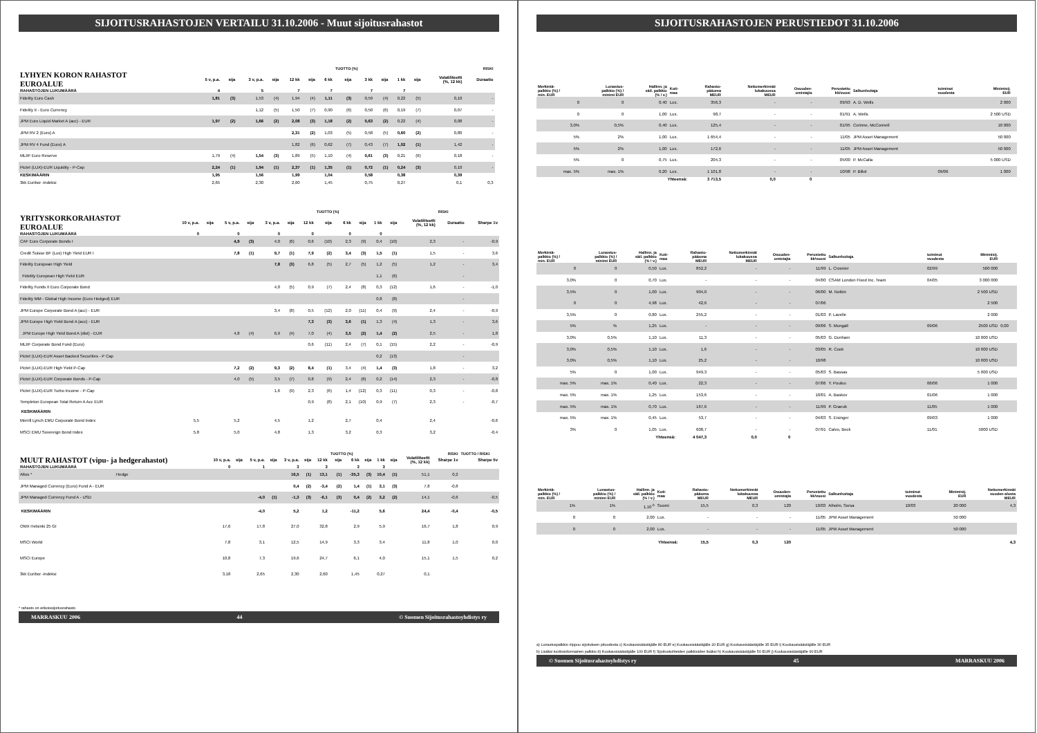SIJOITUSRAHASTOJEN VERTAILU 31.10.2006 - Muut sijoitusrahastot
| | | | | | | | | TUOTTO (%) | | | | | | RISKI | |
| --- | --- | --- | --- | --- | --- | --- | --- | --- | --- | --- | --- | --- | --- | --- | --- |
| LYHYEN KORON RAHASTOT EUROALUE | 5 v, p.a. | sija | 3 v, p.a. | sija | 12 kk | sija | 6 kk | sija | 3 kk | sija | 1 kk | sija | Volatiliteetti (%, 12 kk) | Duraatio | |
| RAHASTOJEN LUKUMÄÄRÄ | 4 | | 5 | | 7 | | 7 | | 7 | | 7 | | | | |
| Fidelity Euro Cash | 1,81 | (3) | 1,53 | (4) | 1,94 | (4) | 1,11 | (3) | 0,59 | (4) | 0,22 | (5) | 0,10 | - | |
| Fidelity II - Euro Currency | | | 1,12 | (5) | 1,50 | (7) | 0,90 | (6) | 0,50 | (6) | 0,19 | (7) | 0,07 | - | |
| JPM Euro Liquid Market A (acc) - EUR | 1,97 | (2) | 1,66 | (2) | 2,08 | (3) | 1,18 | (2) | 0,63 | (2) | 0,22 | (4) | 0,08 | - | |
| JPM RV 2 (Euro) A | | | | | 2,31 | (2) | 1,03 | (5) | 0,58 | (5) | 0,60 | (2) | 0,80 | - | |
| JPM RV 4 Fund (Euro) A | | | | | 1,82 | (6) | 0,62 | (7) | 0,43 | (7) | 1,02 | (1) | 1,42 | - | |
| MLIIF Euro Reserve | 1,79 | (4) | 1,54 | (3) | 1,89 | (5) | 1,10 | (4) | 0,61 | (3) | 0,21 | (6) | 0,18 | - | |
| Pictet (LUX)-EUR Liquidity - P-Cap | 2,24 | (1) | 1,94 | (1) | 2,37 | (1) | 1,35 | (1) | 0,72 | (1) | 0,24 | (3) | 0,10 | - | |
| KESKIMÄÄRIN | 1,95 | | 1,56 | | 1,99 | | 1,04 | | 0,58 | | 0,38 | | 0,39 | | |
| 3kk Euribor -indeksi | 2,65 | | 2,30 | | 2,60 | | 1,45 | | 0,75 | | 0,27 | | 0,1 | 0,3 | |
| | | | | | | | | TUOTTO (%) | | | | | | RISKI | |
| --- | --- | --- | --- | --- | --- | --- | --- | --- | --- | --- | --- | --- | --- | --- | --- |
| YRITYSKORKORAHASTOT EUROALUE | 10 v, p.a. | sija | 5 v, p.a. | sija | 3 v, p.a. | sija | 12 kk | sija | 6 kk | sija | 1 kk | sija | Volatiliteetti (%, 12 kk) | Duraatio | Sharpe 1v |
| RAHASTOJEN LUKUMÄÄRÄ | 0 | | 0 | | 0 | | 0 | | 0 | | 0 | | | | |
| CAF Euro Corporate Bonds I | | | 4,9 | (3) | 4,0 | (6) | 0,6 | (10) | 2,3 | (9) | 0,4 | (10) | 2,3 | - | -0,9 |
| Credit Suisse BF (Lux) High Yield EUR I | | | 7,8 | (1) | 9,7 | (1) | 7,9 | (2) | 3,4 | (3) | 1,5 | (1) | 1,5 | - | 3,6 |
| Fidelity European High Yield | | | | | 7,8 | (3) | 6,8 | (5) | 2,7 | (5) | 1,2 | (5) | 1,2 | - | 3,4 |
| Fidelity European High Yield EUR | | | | | | | | | | | 1,1 | (6) | | - | |
| Fidelity Funds II Euro Corporate Bond | | | | | 4,0 | (5) | 0,9 | (7) | 2,4 | (8) | 0,3 | (12) | 1,6 | - | -1,0 |
| Fidelity MM - Global High Income (Euro Hedged) EUR | | | | | | | | | | | 0,8 | (8) | | - | |
| JPM Europe Corporate Bond A (acc) - EUR | | | | | 3,4 | (8) | 0,5 | (12) | 2,0 | (11) | 0,4 | (9) | 2,4 | - | -0,9 |
| JPM Europe High Yield Bond A (acc) - EUR | | | | | | | 7,3 | (3) | 3,6 | (1) | 1,3 | (4) | 1,3 | - | 3,6 |
| JPM Europe High Yield Bond A (dist) - EUR | | | 4,8 | (4) | 6,9 | (4) | 7,0 | (4) | 3,5 | (2) | 1,4 | (2) | 2,5 | - | 1,8 |
| MLIIF Corporate Bond Fund (Euro) | | | | | | | 0,6 | (11) | 2,4 | (7) | 0,1 | (15) | 2,2 | - | -0,9 |
| Pictet (LUX)-EUR Asset Backed Securities - P Cap | | | | | | | | | | | 0,2 | (13) | | - | |
| Pictet (LUX)-EUR High Yield P-Cap | | | 7,2 | (2) | 9,3 | (2) | 8,4 | (1) | 3,4 | (4) | 1,4 | (3) | 1,8 | - | 3,2 |
| Pictet (LUX)-EUR Corporate Bonds - P-Cap | | | 4,0 | (5) | 3,5 | (7) | 0,8 | (9) | 2,4 | (6) | 0,2 | (14) | 2,3 | - | -0,8 |
| Pictet (LUX)-EUR Turbo Income - P-Cap | | | | | 1,6 | (9) | 2,3 | (6) | 1,4 | (12) | 0,3 | (11) | 0,3 | - | -0,8 |
| Templeton European Total Return A Acc EUR | | | | | | | 0,9 | (8) | 2,1 | (10) | 0,9 | (7) | 2,3 | - | -0,7 |
| KESKIMÄÄRIN | | | | | | | | | | | | | | | |
| Merrill Lynch EMU Corporate Bond Index | 5,5 | | 5,2 | | 4,5 | | 1,2 | | 2,7 | | 0,4 | | 2,4 | | -0,6 |
| MSCI EMU Sovereign Bond Index | 5,8 | | 5,0 | | 4,8 | | 1,3 | | 3,2 | | 0,3 | | 3,2 | | -0,4 |
| | | | | | | | | TUOTTO (%) | | | | | | RISKI | TUOTTO / RISKI |
| --- | --- | --- | --- | --- | --- | --- | --- | --- | --- | --- | --- | --- | --- | --- | --- |
| MUUT RAHASTOT (vipu- ja hedgerahastot) | 10 v, p.a. | sija | 5 v, p.a. | sija | 3 v, p.a. | sija | 12 kk | sija | 6 kk | sija | 1 kk | sija | Volatiliteetti (%, 12 kk) | Sharpe 1v | Sharpe 5v |
| RAHASTOJEN LUKUMÄÄRÄ | 0 | | 1 | | 3 | | 3 | | 3 | | 3 | | | | |
| Altos * Hedge | | | | | 16,5 | (1) | 13,1 | (1) | -35,3 | (3) | 10,4 | (1) | 51,1 | 0,2 | |
| JPM Managed Currency (Euro) Fund A - EUR | | | | | 0,4 | (2) | -3,4 | (2) | 1,4 | (1) | 3,1 | (3) | 7,8 | -0,8 | |
| JPM Managed Currency Fund A - USD | | | -4,0 | (1) | -1,3 | (3) | -6,1 | (3) | 0,4 | (2) | 3,2 | (2) | 14,1 | -0,6 | -0,5 |
| KESKIMÄÄRIN | | | -4,0 | | 5,2 | | 1,2 | | -11,2 | | 5,6 | | 24,4 | -0,4 | -0,5 |
| OMX Helsinki 25 GI | 17,6 | | 17,8 | | 27,0 | | 32,8 | | 2,9 | | 5,9 | | 16,7 | 1,8 | 0,9 |
| MSCI World | 7,8 | | 3,1 | | 12,5 | | 14,9 | | 3,3 | | 3,4 | | 11,8 | 1,0 | 0,0 |
| MSCI Europe | 10,8 | | 7,3 | | 19,6 | | 24,7 | | 6,1 | | 4,0 | | 15,1 | 1,5 | 0,2 |
| 3kk Euribor -indeksi | 3,18 | | 2,65 | | 2,30 | | 2,60 | | 1,45 | | 0,27 | | 0,1 | | |
* rahasto on erikoissijoitusrahasto
MARRASKUU 2006 44 © Suomen Sijoitusrahastoyhdistys ry
SIJOITUSRAHASTOJEN PERUSTIEDOT 31.10.2006
| Merkintä- palkkio (%) / min. EUR | Lunastus- palkkio (%) / minimi EUR | Hallinn. ja säil. palkkio (% / v.) | Koti- maa | Rahasto- pääoma MEUR | Nettomerkinnät lokakuussa MEUR | Osuuden- omistajia | Perustettu kk/vuosi | Salkunhoitaja | toiminut vuodesta | Minimisij. EUR | |
| --- | --- | --- | --- | --- | --- | --- | --- | --- | --- | --- | --- |
| 0 | 0 | 0,40 | Lux. | 356,3 | - | - | 09/93 | A. D. Wells | | 2 000 | |
| 0 | 0 | 1,00 | Lux. | 98,7 | - | - | 01/91 | A. Wells | | 2 500 USD | |
| 3,0% | 0,5% | 0,40 | Lux. | 125,4 | - | - | 01/95 | Corinne, McConnell | | 10 000 | |
| 5% | 2% | 1,00 | Lux. | 1 654,4 | - | - | 11/05 | JPM Asset Management | | 50 000 | |
| 5% | 2% | 1,00 | Lux. | 172,6 | - | - | 11/05 | JPM Asset Management | | 50 000 | |
| 5% | 0 | 0,75 | Lux. | 204,3 | - | - | 05/00 | P. McCalla | | 5 000 USD | |
| max. 5% | max. 1% | 0,20 | Lux. | 1 101,8 | - | - | 10/98 | P. Billot | 09/06 | 1 000 | |
| | | Yhteensä: | | 3 713,5 | 0,0 | 0 | | | | | |
| Merkintä- palkkio (%) / min. EUR | Lunastus- palkkio (%) / minimi EUR | Hallinn. ja säil. palkkio (% / v.) | Koti- maa | Rahasto- pääoma MEUR | Nettomerkinnät lokakuussa MEUR | Osuuden- omistajia | Perustettu kk/vuosi | Salkunhoitaja | toiminut vuodesta | Minimisij. EUR | |
| --- | --- | --- | --- | --- | --- | --- | --- | --- | --- | --- | --- |
| 0 | 0 | 0,50 | Lux. | 852,2 | - | - | 11/99 | L. Crosnier | 02/99 | 500 000 | |
| 3,0% | 0 | 0,70 | Lux. | - | - | - | 04/00 | CSAM London Fixed Inc. Team | 04/05 | 3 000 000 | |
| 3,5% | 0 | 1,00 | Lux. | 904,0 | - | - | 06/00 | M. Notkin | | 2 500 USD | |
| 0 | 0 | 4,98 | Lux. | 42,6 | - | - | 07/06 | | | 2 500 | |
| 3,5% | 0 | 0,80 | Lux. | 255,2 | - | - | 01/03 | P. Lavelle | | 2 000 | |
| 5% | % | 1,25 | Lux. | - | - | - | 09/06 | S. Mungall | 09/06 | 2500 USD | 0,00 |
| 3,0% | 0,5% | 1,10 | Lux. | 11,3 | - | - | 05/03 | G. Dunham | | 10 000 USD | |
| 3,0% | 0,5% | 1,10 | Lux. | 1,6 | - | - | 03/05 | R. Cook | | 10 000 USD | |
| 3,0% | 0,5% | 1,10 | Lux. | 25,2 | - | - | 10/98 | | | 10 000 USD | |
| 5% | 0 | 1,00 | Lux. | 949,3 | - | - | 05/03 | S. Bassas | | 5 000 USD | |
| max. 5% | max. 1% | 0,40 | Lux. | 22,3 | - | - | 07/06 | Y. Poulou | 06/06 | 1 000 | |
| max. 5% | max. 1% | 1,25 | Lux. | 153,6 | - | - | 10/01 | A. Baskov | 01/06 | 1 000 | |
| max. 5% | max. 1% | 0,70 | Lux. | 167,6 | - | - | 11/99 | P. Graeub | 11/05 | 1 000 | |
| max. 5% | max. 1% | 0,45 | Lux. | 53,7 | - | - | 04/03 | S. Eisinger | 09/03 | 1 000 | |
| 3% | 0 | 1,05 | Lux. | 608,7 | - | - | 07/91 | Calvo, Beck | 11/01 | 5000 USD | |
| | | Yhteensä: | | 4 047,3 | 0,0 | 0 | | | | | |
| Merkintä- palkkio (%) / min. EUR | Lunastus- palkkio (%) / minimi EUR | Hallinn. ja säil. palkkio (% / v.) | Koti- maa | Rahasto- pääoma MEUR | Nettomerkinnät lokakuussa MEUR | Osuuden- omistajia | Perustettu kk/vuosi | Salkunhoitaja | toiminut vuodesta | Minimisij. EUR | Nettomerkinnät vuoden alusta MEUR |
| --- | --- | --- | --- | --- | --- | --- | --- | --- | --- | --- | --- |
| 1% | 1% | 1,10 <sup>b</sup> | Suomi | 15,5 | 0,3 | 120 | 10/03 | Alholm, Sorsa | 10/03 | 20 000 | 4,3 |
| 0 | 0 | 2,00 | Lux. | - | - | - | 11/05 | JPM Asset Management | | 50 000 | |
| 0 | 0 | 2,00 | Lux. | - | - | - | 11/05 | JPM Asset Management | | 50 000 | |
| | | Yhteensä: | | 15,5 | 0,3 | 120 | | | | | 4,3 |
a) Lunastuspalkkio riippuu sijoituksen pituudesta c) Kuukausisäästäjälle 80 EUR e) Kuukausisäästäjälle 20 EUR g) Kuukausisäästäjälle 35 EUR i) Kuukausisäästäjälle 30 EUR
b) Lisäksi tuottosidonnainen palkkio d) Kuukausisäästäjälle 100 EUR f) Sijoituskohteiden palkkioiden lisäksi h) Kuukausisäästäjälle 50 EUR j) Kuukausisäästäjälle 90 EUR
© Suomen Sijoitusrahastoyhdistys ry 45 MARRASKUU 2006